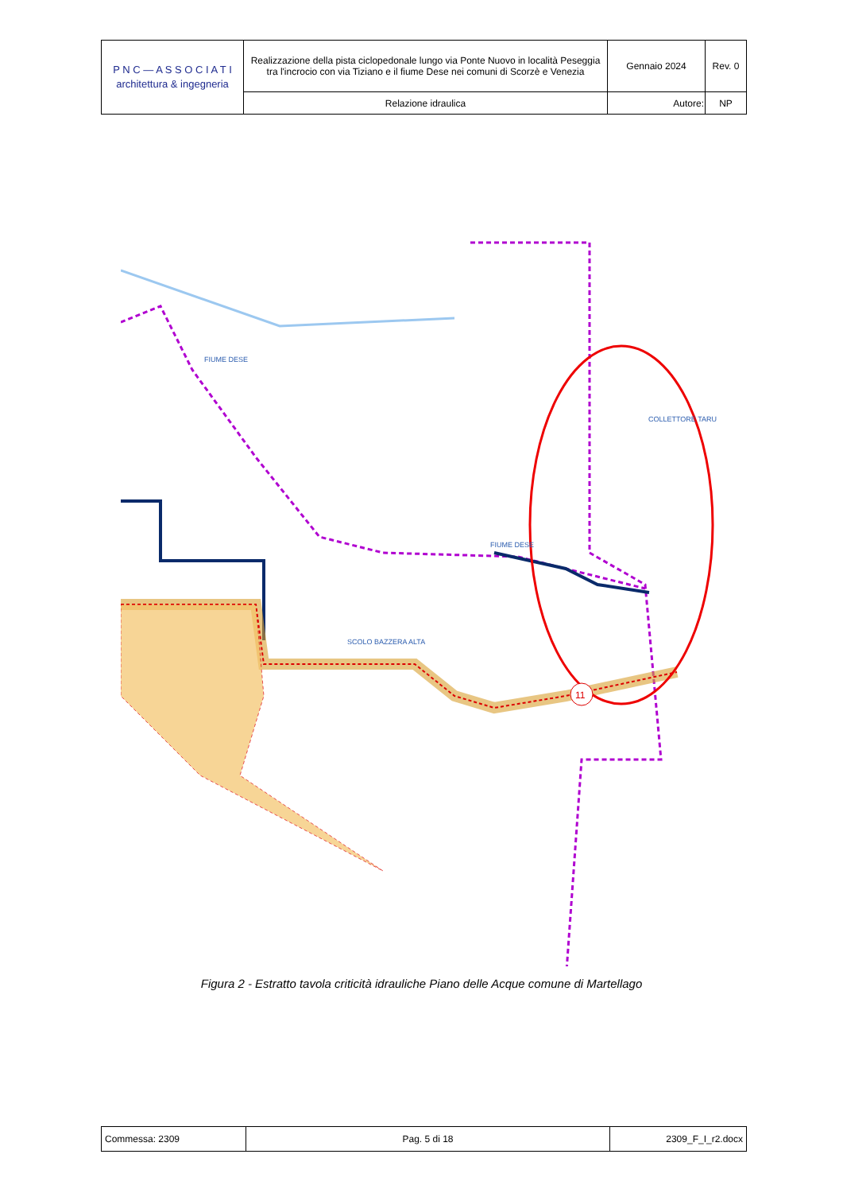| P N C — A S S O C I A T I architettura & ingegneria | Realizzazione della pista ciclopedonale lungo via Ponte Nuovo in località Peseggia tra l'incrocio con via Tiziano e il fiume Dese nei comuni di Scorzè e Venezia | Gennaio 2024 | Rev. 0 |
| | Relazione idraulica | Autore: | NP |
11
FIUME DESE
FIUME DESE
COLLETTORE TARU
SCOLO BAZZERA ALTA
Figura 2 - Estratto tavola criticità idrauliche Piano delle Acque comune di Martellago
| Commessa: 2309 | Pag. 5 di 18 | 2309_F_I_r2.docx |